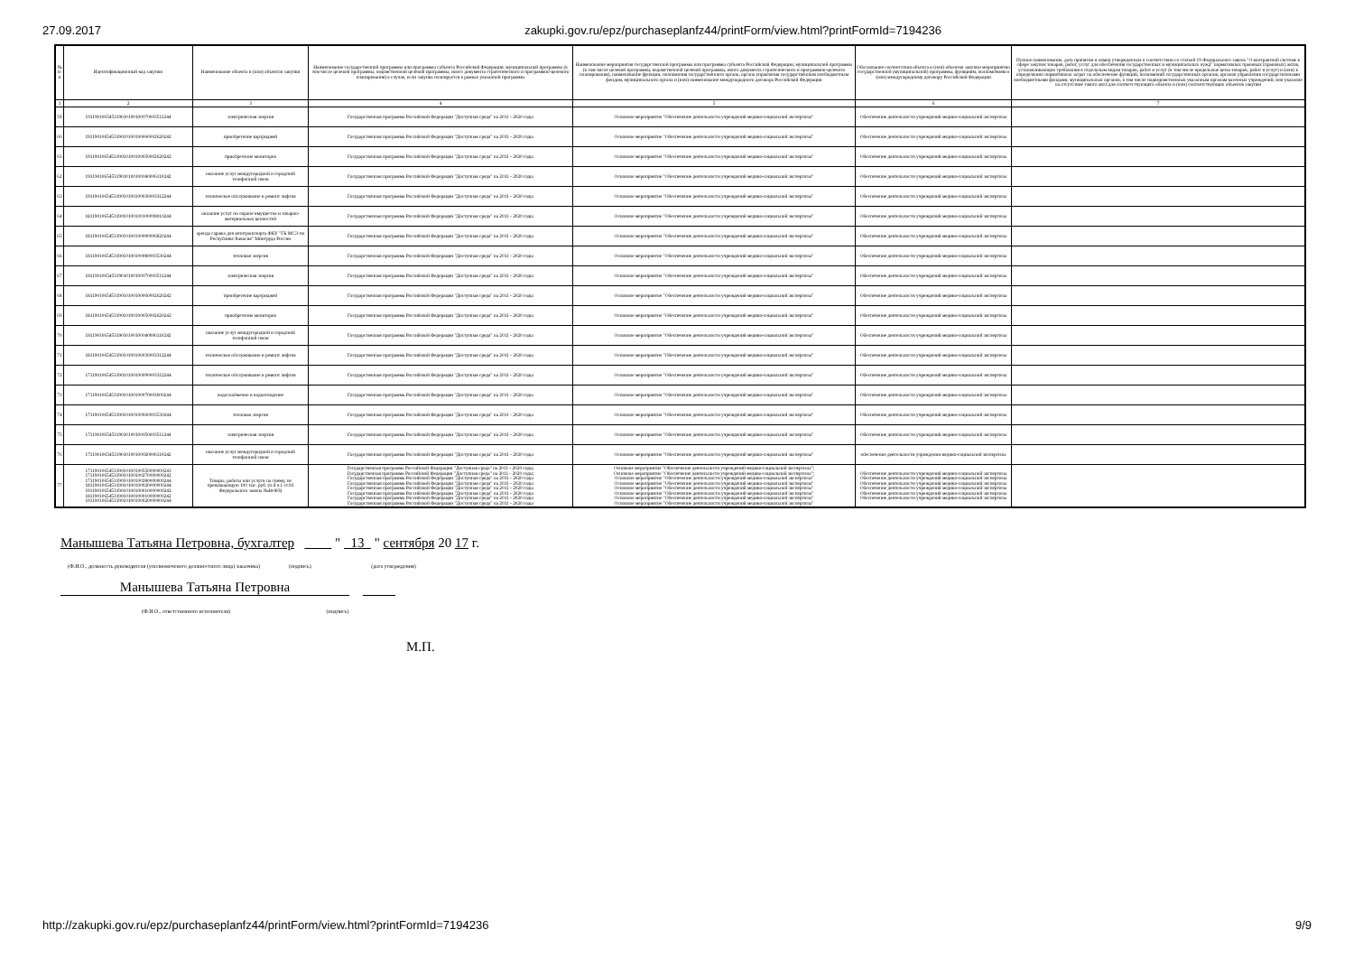27.09.2017 zakupki.gov.ru/epz/purchaseplanfz44/printForm/view.html?printFormId=7194236
| № п/п | Идентификационный код закупки | Наименование объекта и (или) объектов закупки | Наименование государственной программы или программы субъекта Российской Федерации, муниципальной программы (в том числе целевой программы, ведомственной целевой программы, иного документа стратегического и программно-целевого планирования) в случае, если закупка планируется в рамках указанной программы | Наименование мероприятия государственной программы или программы субъекта Российской Федерации, муниципальной программы (в том числе целевой программы, ведомственной целевой программы, иного документа стратегического и программно-целевого планирования), наименование функции, полномочия государственного органа, органа управления государственным внебюджетным фондом, муниципального органа и (или) наименование международного договора Российской Федерации | Обоснование соответствия объекта и (или) объектов закупки мероприятию государственной (муниципальной) программы, функциям, полномочиям и (или) международному договору Российской Федерации | Полное наименование, дата принятия и номер утвержденных в соответствии со статьей 19 Федерального закона "О контрактной системе в сфере закупок товаров, работ, услуг для обеспечения государственных и муниципальных нужд" нормативных правовых (правовых) актов, устанавливающих требования к отдельным видам товаров, работ и услуг (в том числе предельные цены товаров, работ и услуг) и (или) к определению нормативных затрат на обеспечение функций, полномочий государственных органов, органов управления государственными внебюджетными фондами, муниципальных органов, в том числе подведомственных указанным органам казенных учреждений, или указание на отсутствие такого акта для соответствующего объекта и (или) соответствующих объектов закупки |
| --- | --- | --- | --- | --- | --- | --- |
| 1 | 2 | 3 | 4 | 5 | 6 | 7 |
| 59 | 191190106545319010100100070003511244 | электрическая энергия | Государственная программа Российской Федерации "Доступная среда" на 2011 - 2020 годы | Основное мероприятие "Обеспечение деятельности учреждений медико-социальной экспертизы" | Обеспечение деятельности учреждений медико-социальной экспертизы | |
| 60 | 191190106545319010100100060002620242 | приобретение картриджей | Государственная программа Российской Федерации "Доступная среда" на 2011 - 2020 годы | Основное мероприятие "Обеспечение деятельности учреждений медико-социальной экспертизы" | Обеспечение деятельности учреждений медико-социальной экспертизы | |
| 61 | 191190106545319010100100050002620242 | приобретение мониторов | Государственная программа Российской Федерации "Доступная среда" на 2011 - 2020 годы | Основное мероприятие "Обеспечение деятельности учреждений медико-социальной экспертизы" | Обеспечение деятельности учреждений медико-социальной экспертизы | |
| 62 | 191190106545319010100100040006110242 | оказание услуг междугородной и городской телефонной связи | Государственная программа Российской Федерации "Доступная среда" на 2011 - 2020 годы | Основное мероприятие "Обеспечение деятельности учреждений медико-социальной экспертизы" | Обеспечение деятельности учреждений медико-социальной экспертизы | |
| 63 | 191190106545319010100100030003312244 | техническое обслуживание и ремонт лифтов | Государственная программа Российской Федерации "Доступная среда" на 2011 - 2020 годы | Основное мероприятие "Обеспечение деятельности учреждений медико-социальной экспертизы" | Обеспечение деятельности учреждений медико-социальной экспертизы | |
| 64 | 181190106545319010100100100008010244 | оказание услуг по охране имущества и товарно-материальных ценностей | Государственная программа Российской Федерации "Доступная среда" на 2011 - 2020 годы | Основное мероприятие "Обеспечение деятельности учреждений медико-социальной экспертизы" | Обеспечение деятельности учреждений медико-социальной экспертизы | |
| 65 | 181190106545319010100100090006820244 | аренда гаража для автотранспорта ФКУ "ГБ МСЭ по Республике Хакасия" Минтруда России | Государственная программа Российской Федерации "Доступная среда" на 2011 - 2020 годы | Основное мероприятие "Обеспечение деятельности учреждений медико-социальной экспертизы" | Обеспечение деятельности учреждений медико-социальной экспертизы | |
| 66 | 181190106545319010100100080003530244 | тепловая энергия | Государственная программа Российской Федерации "Доступная среда" на 2011 - 2020 годы | Основное мероприятие "Обеспечение деятельности учреждений медико-социальной экспертизы" | Обеспечение деятельности учреждений медико-социальной экспертизы | |
| 67 | 181190106545319010100100070003511244 | электрическая энергия | Государственная программа Российской Федерации "Доступная среда" на 2011 - 2020 годы | Основное мероприятие "Обеспечение деятельности учреждений медико-социальной экспертизы" | Обеспечение деятельности учреждений медико-социальной экспертизы | |
| 68 | 181190106545319010100100060002620242 | приобретение картриджей | Государственная программа Российской Федерации "Доступная среда" на 2011 - 2020 годы | Основное мероприятие "Обеспечение деятельности учреждений медико-социальной экспертизы" | Обеспечение деятельности учреждений медико-социальной экспертизы | |
| 69 | 181190106545319010100100050002620242 | приобретение мониторов | Государственная программа Российской Федерации "Доступная среда" на 2011 - 2020 годы | Основное мероприятие "Обеспечение деятельности учреждений медико-социальной экспертизы" | Обеспечение деятельности учреждений медико-социальной экспертизы | |
| 70 | 181190106545319010100100040006110242 | оказание услуг междугородной и городской телефонной связи | Государственная программа Российской Федерации "Доступная среда" на 2011 - 2020 годы | Основное мероприятие "Обеспечение деятельности учреждений медико-социальной экспертизы" | Обеспечение деятельности учреждений медико-социальной экспертизы | |
| 71 | 181190106545319010100100030003312244 | техническое обслуживание и ремонт лифтов | Государственная программа Российской Федерации "Доступная среда" на 2011 - 2020 годы | Основное мероприятие "Обеспечение деятельности учреждений медико-социальной экспертизы" | Обеспечение деятельности учреждений медико-социальной экспертизы | |
| 72 | 171190106545319010100100090003312244 | техническое обслуживание и ремонт лифтов | Государственная программа Российской Федерации "Доступная среда" на 2011 - 2020 годы | Основное мероприятие "Обеспечение деятельности учреждений медико-социальной экспертизы" | Обеспечение деятельности учреждений медико-социальной экспертизы | |
| 73 | 171190106545319010100100070003600244 | водоснабжение и водоотведение | Государственная программа Российской Федерации "Доступная среда" на 2011 - 2020 годы | Основное мероприятие "Обеспечение деятельности учреждений медико-социальной экспертизы" | Обеспечение деятельности учреждений медико-социальной экспертизы | |
| 74 | 171190106545319010100100060003530244 | тепловая энергия | Государственная программа Российской Федерации "Доступная среда" на 2011 - 2020 годы | Основное мероприятие "Обеспечение деятельности учреждений медико-социальной экспертизы" | Обеспечение деятельности учреждений медико-социальной экспертизы | |
| 75 | 171190106545319010100100050003511244 | электрическая энергия | Государственная программа Российской Федерации "Доступная среда" на 2011 - 2020 годы | Основное мероприятие "Обеспечение деятельности учреждений медико-социальной экспертизы" | Обеспечение деятельности учреждений медико-социальной экспертизы | |
| 76 | 171190106545319010100100020006110242 | оказание услуг междугородной и городской телефонной связи | Государственная программа Российской Федерации "Доступная среда" на 2011 - 2020 годы | Основное мероприятие "Обеспечение деятельности учреждений медико-социальной экспертизы" | обеспечение деятельности учреждения медико-социальной экспертизы | |
| 77 | 171190106545319010100100550000000243 171190106545319010100100270000000242 171190106545319010100100280000000244 181190106545319010100100020000000244 191190106545319010100100010000000242 181190106545319010100100010000000242 191190106545319010100100020000000244 | Товары, работы или услуги на сумму, не превышающую 100 тыс. руб. (п.4 ч.1 ст.93 Федерального закона №44-ФЗ) | Государственная программа Российской Федерации "Доступная среда" на 2011 - 2020 годы; Государственная программа Российской Федерации "Доступная среда" на 2011 - 2020 годы; Государственная программа Российской Федерации "Доступная среда" на 2011 - 2020 годы Государственная программа Российской Федерации "Доступная среда" на 2011 - 2020 годы Государственная программа Российской Федерации "Доступная среда" на 2011 - 2020 годы Государственная программа Российской Федерации "Доступная среда" на 2011 - 2020 годы Государственная программа Российской Федерации "Доступная среда" на 2011 - 2020 годы Государственная программа Российской Федерации "Доступная среда" на 2011 - 2020 годы | Основное мероприятие "Обеспечение деятельности учреждений медико-социальной экспертизы"; Основное мероприятие "Обеспечение деятельности учреждений медико-социальной экспертизы"; Основное мероприятие "Обеспечение деятельности учреждений медико-социальной экспертизы" Основное мероприятие "Обеспечение деятельности учреждений медико-социальной экспертизы" Основное мероприятие "Обеспечение деятельности учреждений медико-социальной экспертизы" Основное мероприятие "Обеспечение деятельности учреждений медико-социальной экспертизы" Основное мероприятие "Обеспечение деятельности учреждений медико-социальной экспертизы" Основное мероприятие "Обеспечение деятельности учреждений медико-социальной экспертизы" | Обеспечение деятельности учреждений медико-социальной экспертизы Обеспечение деятельности учреждений медико-социальной экспертизы Обеспечение деятельности учреждений медико-социальной экспертизы Обеспечение деятельности учреждений медико-социальной экспертизы Обеспечение деятельности учреждений медико-социальной экспертизы Обеспечение деятельности учреждений медико-социальной экспертизы | |
Манышева Татьяна Петровна, бухгалтер " 13 " сентября 20 17 г.
(Ф.И.О., должность руководителя (уполномоченого должностного лица) заказчика) (подпись) (дата утверждения)
Манышева Татьяна Петровна
(Ф.И.О., ответственного исполнителя) (подпись)
М.П.
http://zakupki.gov.ru/epz/purchaseplanfz44/printForm/view.html?printFormId=7194236 9/9